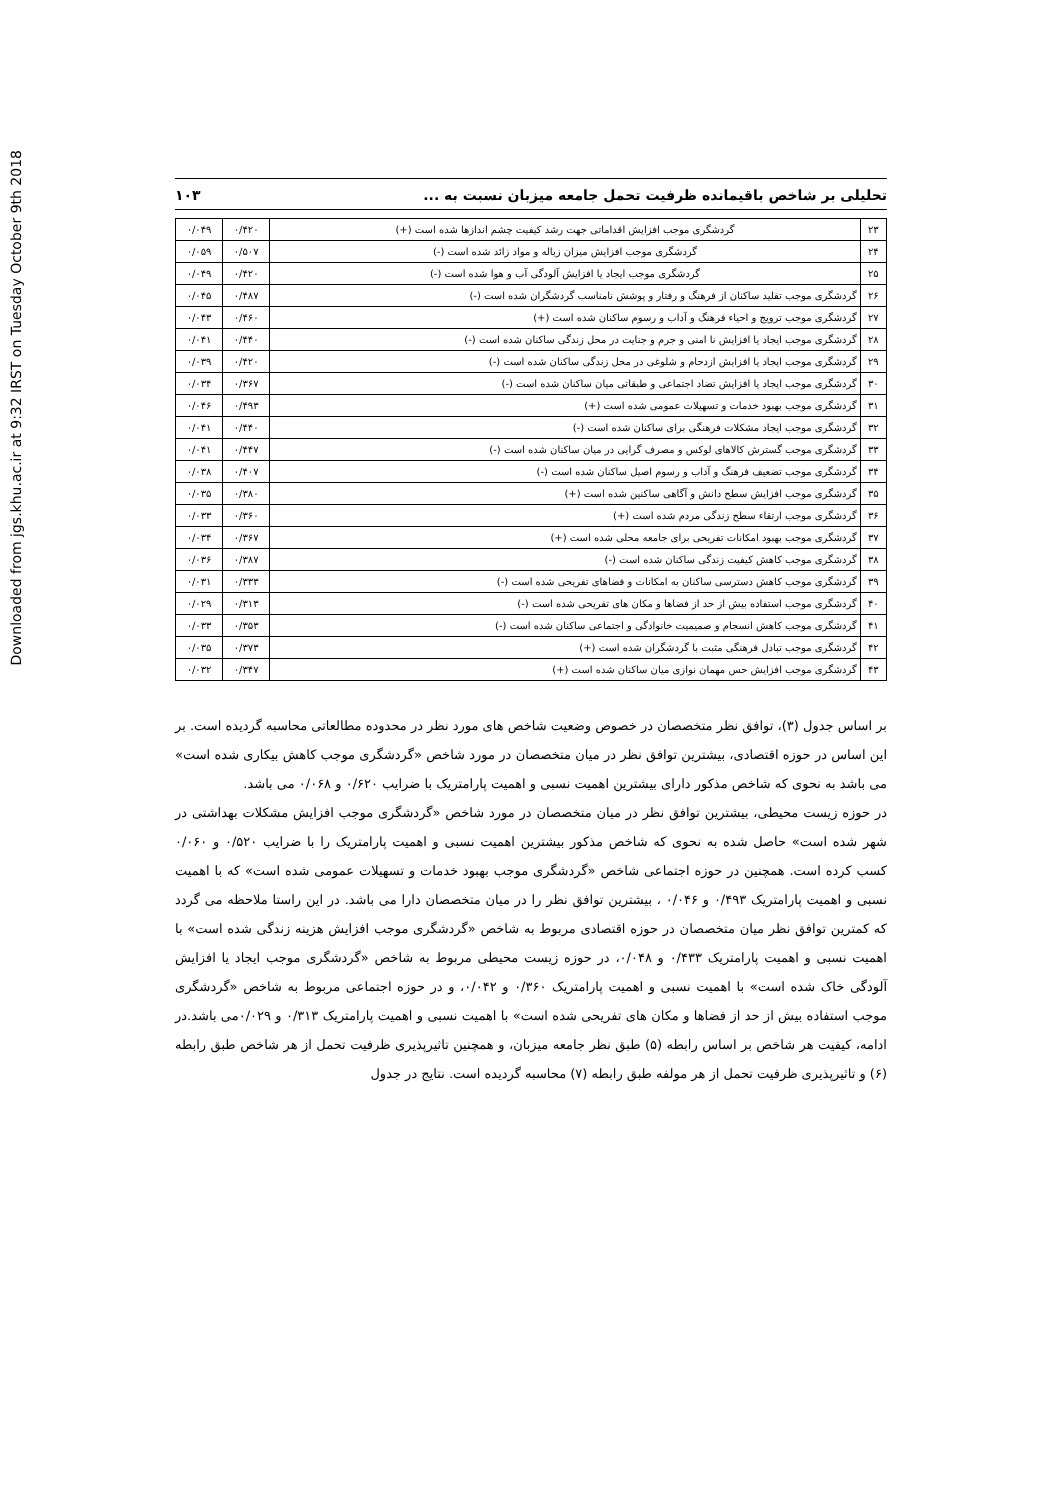Downloaded from jgs.khu.ac.ir at 9:32 IRST on Tuesday October 9th 2018
تحلیلی بر شاخص باقیمانده ظرفیت تحمل جامعه میزبان نسبت به ... ۱۰۳
| ۲۳ | گردشگری موجب افزایش اقداماتی جهت رشد کیفیت چشم اندازها شده است (+) | ۰/۴۲۰ | ۰/۰۴۹ |
| ۲۴ | گردشگری موجب افزایش میزان زباله و مواد زائد شده است (-) | ۰/۵۰۷ | ۰/۰۵۹ |
| ۲۵ | گردشگری موجب ایجاد یا افزایش آلودگی آب و هوا شده است (-) | ۰/۴۲۰ | ۰/۰۴۹ |
| ۲۶ | گردشگری موجب تقلید ساکنان از فرهنگ و رفتار و پوشش نامناسب گردشگران شده است (-) | ۰/۴۸۷ | ۰/۰۴۵ |
| ۲۷ | گردشگری موجب ترویج و احیاء فرهنگ و آداب و رسوم ساکنان شده است (+) | ۰/۴۶۰ | ۰/۰۴۳ |
| ۲۸ | گردشگری موجب ایجاد یا افزایش نا امنی و جرم و جنایت در محل زندگی ساکنان شده است (-) | ۰/۴۴۰ | ۰/۰۴۱ |
| ۲۹ | گردشگری موجب ایجاد یا افزایش ازدحام و شلوغی در محل زندگی ساکنان شده است (-) | ۰/۴۲۰ | ۰/۰۳۹ |
| ۳۰ | گردشگری موجب ایجاد یا افزایش تضاد اجتماعی و طبقاتی میان ساکنان شده است (-) | ۰/۳۶۷ | ۰/۰۳۴ |
| ۳۱ | گردشگری موجب بهبود خدمات و تسهیلات عمومی شده است (+) | ۰/۴۹۳ | ۰/۰۴۶ |
| ۳۲ | گردشگری موجب ایجاد مشکلات فرهنگی برای ساکنان شده است (-) | ۰/۴۴۰ | ۰/۰۴۱ |
| ۳۳ | گردشگری موجب گسترش کالاهای لوکس و مصرف گرایی در میان ساکنان شده است (-) | ۰/۴۴۷ | ۰/۰۴۱ |
| ۳۴ | گردشگری موجب تضعیف فرهنگ و آداب و رسوم اصیل ساکنان شده است (-) | ۰/۴۰۷ | ۰/۰۳۸ |
| ۳۵ | گردشگری موجب افزایش سطح دانش و آگاهی ساکنین شده است (+) | ۰/۳۸۰ | ۰/۰۳۵ |
| ۳۶ | گردشگری موجب ارتقاء سطح زندگی مردم شده است (+) | ۰/۳۶۰ | ۰/۰۳۳ |
| ۳۷ | گردشگری موجب بهبود امکانات تفریحی برای جامعه محلی شده است (+) | ۰/۳۶۷ | ۰/۰۳۴ |
| ۳۸ | گردشگری موجب کاهش کیفیت زندگی ساکنان شده است (-) | ۰/۳۸۷ | ۰/۰۳۶ |
| ۳۹ | گردشگری موجب کاهش دسترسی ساکنان به امکانات و فضاهای تفریحی شده است (-) | ۰/۳۳۳ | ۰/۰۳۱ |
| ۴۰ | گردشگری موجب استفاده بیش از حد از فضاها و مکان های تفریحی شده است (-) | ۰/۳۱۳ | ۰/۰۲۹ |
| ۴۱ | گردشگری موجب کاهش انسجام و صمیمیت خانوادگی و اجتماعی ساکنان شده است (-) | ۰/۳۵۳ | ۰/۰۳۳ |
| ۴۲ | گردشگری موجب تبادل فرهنگی مثبت با گردشگران شده است (+) | ۰/۳۷۳ | ۰/۰۳۵ |
| ۴۳ | گردشگری موجب افزایش حس مهمان نوازی میان ساکنان شده است (+) | ۰/۳۴۷ | ۰/۰۳۲ |
بر اساس جدول (۳)، توافق نظر متخصصان در خصوص وضعیت شاخص های مورد نظر در محدوده مطالعاتی محاسبه گردیده است. بر این اساس در حوزه اقتصادی، بیشترین توافق نظر در میان متخصصان در مورد شاخص «گردشگری موجب کاهش بیکاری شده است» می باشد به نحوی که شاخص مذکور دارای بیشترین اهمیت نسبی و اهمیت پارامتریک با ضرایب ۰/۶۲۰ و ۰/۰۶۸ می باشد.
در حوزه زیست محیطی، بیشترین توافق نظر در میان متخصصان در مورد شاخص «گردشگری موجب افزایش مشکلات بهداشتی در شهر شده است» حاصل شده به نحوی که شاخص مذکور بیشترین اهمیت نسبی و اهمیت پارامتریک را با ضرایب ۰/۵۲۰ و ۰/۰۶۰ کسب کرده است. همچنین در حوزه اجتماعی شاخص «گردشگری موجب بهبود خدمات و تسهیلات عمومی شده است» که با اهمیت نسبی و اهمیت پارامتریک ۰/۴۹۳ و ۰/۰۴۶ ، بیشترین توافق نظر را در میان متخصصان دارا می باشد. در این راستا ملاحظه می گردد که کمترین توافق نظر میان متخصصان در حوزه اقتصادی مربوط به شاخص «گردشگری موجب افزایش هزینه زندگی شده است» با اهمیت نسبی و اهمیت پارامتریک ۰/۴۳۳ و ۰/۰۴۸، در حوزه زیست محیطی مربوط به شاخص «گردشگری موجب ایجاد یا افزایش آلودگی خاک شده است» با اهمیت نسبی و اهمیت پارامتریک ۰/۳۶۰ و ۰/۰۴۲، و در حوزه اجتماعی مربوط به شاخص «گردشگری موجب استفاده بیش از حد از فضاها و مکان های تفریحی شده است» با اهمیت نسبی و اهمیت پارامتریک ۰/۳۱۳ و ۰/۰۲۹می باشد.در ادامه، کیفیت هر شاخص بر اساس رابطه (۵) طبق نظر جامعه میزبان، و همچنین تاثیرپذیری ظرفیت تحمل از هر شاخص طبق رابطه (۶) و تاثیرپذیری ظرفیت تحمل از هر مولفه طبق رابطه (۷) محاسبه گردیده است. نتایج در جدول